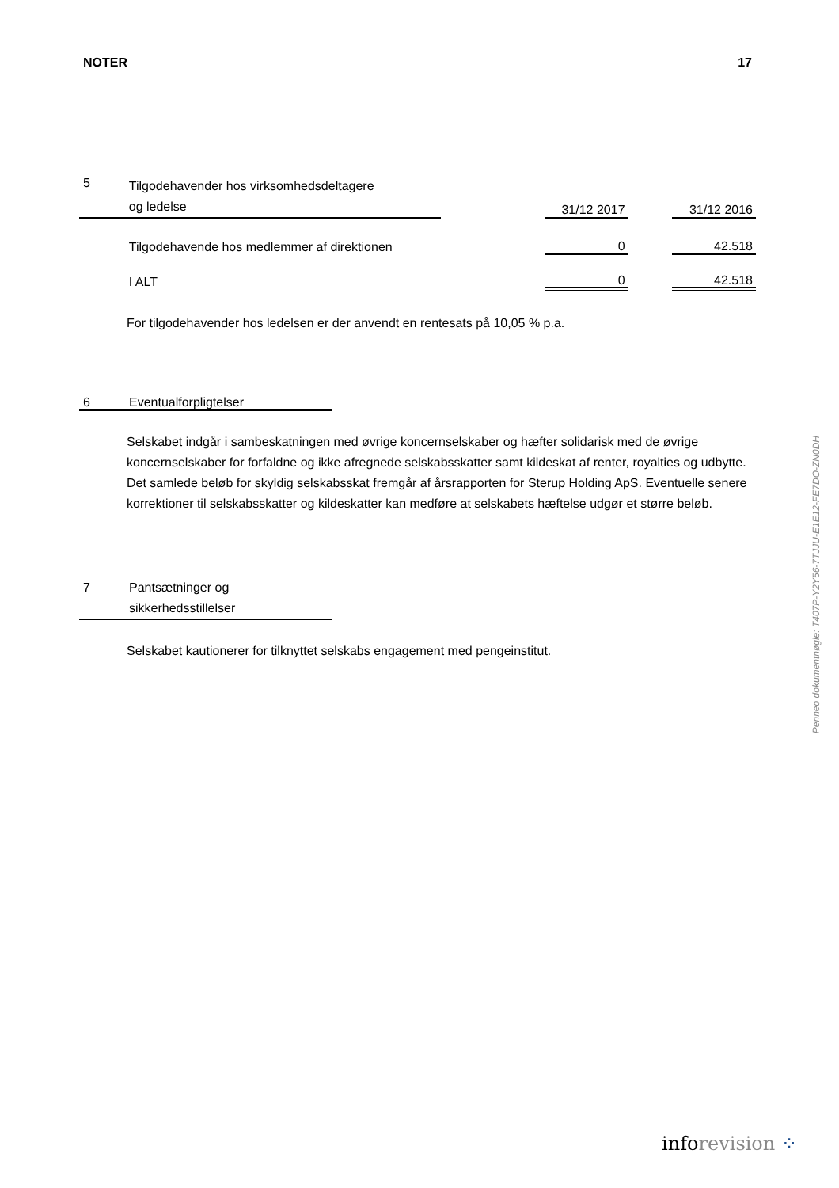NOTER 17
| 5 | Tilgodehavender hos virksomhedsdeltagere og ledelse | | 31/12 2017 | | 31/12 2016 |
| | Tilgodehavende hos medlemmer af direktionen | | 0 | | 42.518 |
| | I ALT | | 0 | | 42.518 |
For tilgodehavender hos ledelsen er der anvendt en rentesats på 10,05 % p.a.
6 Eventualforpligtelser
Selskabet indgår i sambeskatningen med øvrige koncernselskaber og hæfter solidarisk med de øvrige koncernselskaber for forfaldne og ikke afregnede selskabsskatter samt kildeskat af renter, royalties og udbytte. Det samlede beløb for skyldig selskabsskat fremgår af årsrapporten for Sterup Holding ApS. Eventuelle senere korrektioner til selskabsskatter og kildeskatter kan medføre at selskabets hæftelse udgør et større beløb.
7 Pantsætninger og
sikkerhedsstillelser
Selskabet kautionerer for tilknyttet selskabs engagement med pengeinstitut.
Penneo dokumentnøgle: T407P-Y2Y56-7TJJU-E1E12-FE7DO-ZN0DH
inforevision ⁘